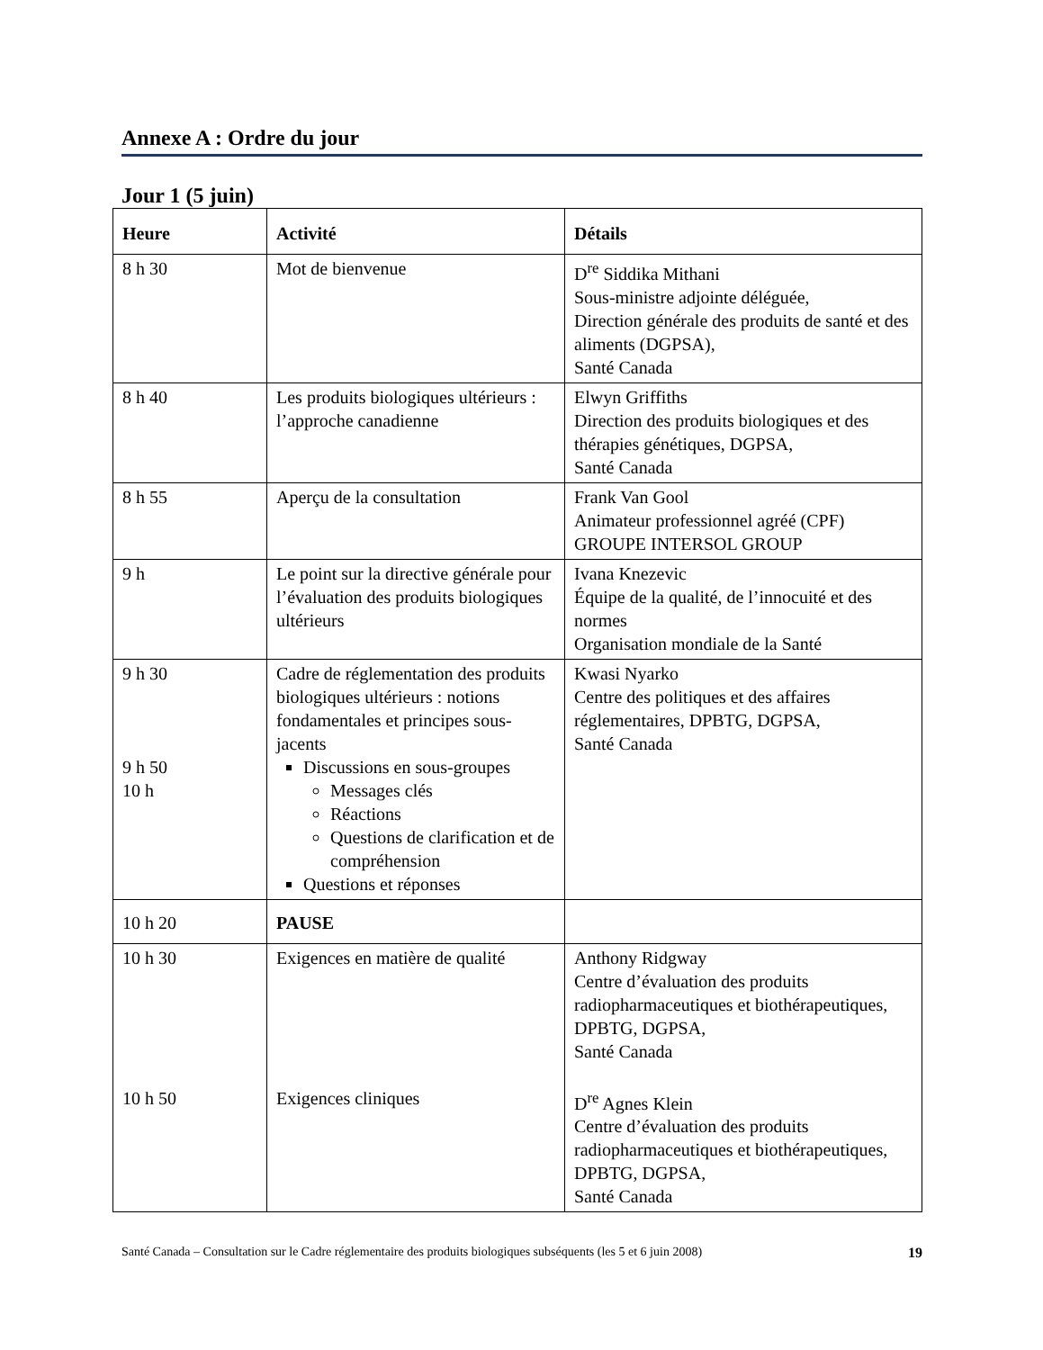Annexe A : Ordre du jour
Jour 1 (5 juin)
| Heure | Activité | Détails |
| --- | --- | --- |
| 8 h 30 | Mot de bienvenue | D<sup>re</sup> Siddika Mithani Sous-ministre adjointe déléguée, Direction générale des produits de santé et des aliments (DGPSA), Santé Canada |
| 8 h 40 | Les produits biologiques ultérieurs : l’approche canadienne | Elwyn Griffiths Direction des produits biologiques et des thérapies génétiques, DGPSA, Santé Canada |
| 8 h 55 | Aperçu de la consultation | Frank Van Gool Animateur professionnel agréé (CPF) GROUPE INTERSOL GROUP |
| 9 h | Le point sur la directive générale pour l’évaluation des produits biologiques ultérieurs | Ivana Knezevic Équipe de la qualité, de l’innocuité et des normes Organisation mondiale de la Santé |
| 9 h 30 9 h 50 10 h | Cadre de réglementation des produits biologiques ultérieurs : notions fondamentales et principes sous-jacents Discussions en sous-groupes Messages clés Réactions Questions de clarification et de compréhension Questions et réponses | Kwasi Nyarko Centre des politiques et des affaires réglementaires, DPBTG, DGPSA, Santé Canada |
| 10 h 20 | PAUSE | |
| 10 h 30 10 h 50 | Exigences en matière de qualité Exigences cliniques | Anthony Ridgway Centre d’évaluation des produits radiopharmaceutiques et biothérapeutiques, DPBTG, DGPSA, Santé Canada D<sup>re</sup> Agnes Klein Centre d’évaluation des produits radiopharmaceutiques et biothérapeutiques, DPBTG, DGPSA, Santé Canada |
Santé Canada – Consultation sur le Cadre réglementaire des produits biologiques subséquents (les 5 et 6 juin 2008) 19